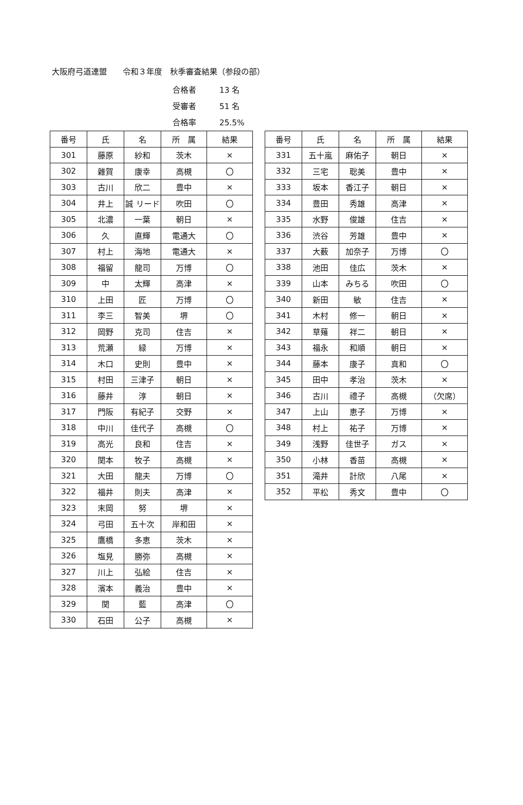大阪府弓道連盟　　令和３年度　秋季審査結果（参段の部）
合格者 13 名
受審者 51 名
合格率 25.5%
| 番号 | 氏 | 名 | 所 属 | 結果 |
| --- | --- | --- | --- | --- |
| 301 | 藤原 | 紗和 | 茨木 | × |
| 302 | 雜賀 | 康幸 | 高槻 | 〇 |
| 303 | 古川 | 欣二 | 豊中 | × |
| 304 | 井上 | 誠 リード | 吹田 | 〇 |
| 305 | 北濃 | 一葉 | 朝日 | × |
| 306 | 久 | 直輝 | 電通大 | 〇 |
| 307 | 村上 | 海地 | 電通大 | × |
| 308 | 福留 | 龍司 | 万博 | 〇 |
| 309 | 中 | 太輝 | 高津 | × |
| 310 | 上田 | 匠 | 万博 | 〇 |
| 311 | 李三 | 智美 | 堺 | 〇 |
| 312 | 岡野 | 克司 | 住吉 | × |
| 313 | 荒瀬 | 緑 | 万博 | × |
| 314 | 木口 | 史則 | 豊中 | × |
| 315 | 村田 | 三津子 | 朝日 | × |
| 316 | 藤井 | 淳 | 朝日 | × |
| 317 | 門阪 | 有紀子 | 交野 | × |
| 318 | 中川 | 佳代子 | 高槻 | 〇 |
| 319 | 高光 | 良和 | 住吉 | × |
| 320 | 関本 | 牧子 | 高槻 | × |
| 321 | 大田 | 龍夫 | 万博 | 〇 |
| 322 | 福井 | 則夫 | 高津 | × |
| 323 | 末岡 | 努 | 堺 | × |
| 324 | 弓田 | 五十次 | 岸和田 | × |
| 325 | 鷹橋 | 多恵 | 茨木 | × |
| 326 | 塩見 | 勝弥 | 高槻 | × |
| 327 | 川上 | 弘絵 | 住吉 | × |
| 328 | 濱本 | 義治 | 豊中 | × |
| 329 | 関 | 藍 | 高津 | 〇 |
| 330 | 石田 | 公子 | 高槻 | × |
| 番号 | 氏 | 名 | 所 属 | 結果 |
| --- | --- | --- | --- | --- |
| 331 | 五十嵐 | 麻佑子 | 朝日 | × |
| 332 | 三宅 | 聡美 | 豊中 | × |
| 333 | 坂本 | 香江子 | 朝日 | × |
| 334 | 豊田 | 秀雄 | 高津 | × |
| 335 | 水野 | 俊雄 | 住吉 | × |
| 336 | 渋谷 | 芳雄 | 豊中 | × |
| 337 | 大薮 | 加奈子 | 万博 | 〇 |
| 338 | 池田 | 佳広 | 茨木 | × |
| 339 | 山本 | みちる | 吹田 | 〇 |
| 340 | 新田 | 敏 | 住吉 | × |
| 341 | 木村 | 修一 | 朝日 | × |
| 342 | 草薙 | 祥二 | 朝日 | × |
| 343 | 福永 | 和順 | 朝日 | × |
| 344 | 藤本 | 康子 | 真和 | 〇 |
| 345 | 田中 | 孝治 | 茨木 | × |
| 346 | 古川 | 禮子 | 高槻 | （欠席） |
| 347 | 上山 | 恵子 | 万博 | × |
| 348 | 村上 | 祐子 | 万博 | × |
| 349 | 浅野 | 佳世子 | ガス | × |
| 350 | 小林 | 香苗 | 高槻 | × |
| 351 | 滝井 | 計欣 | 八尾 | × |
| 352 | 平松 | 秀文 | 豊中 | 〇 |